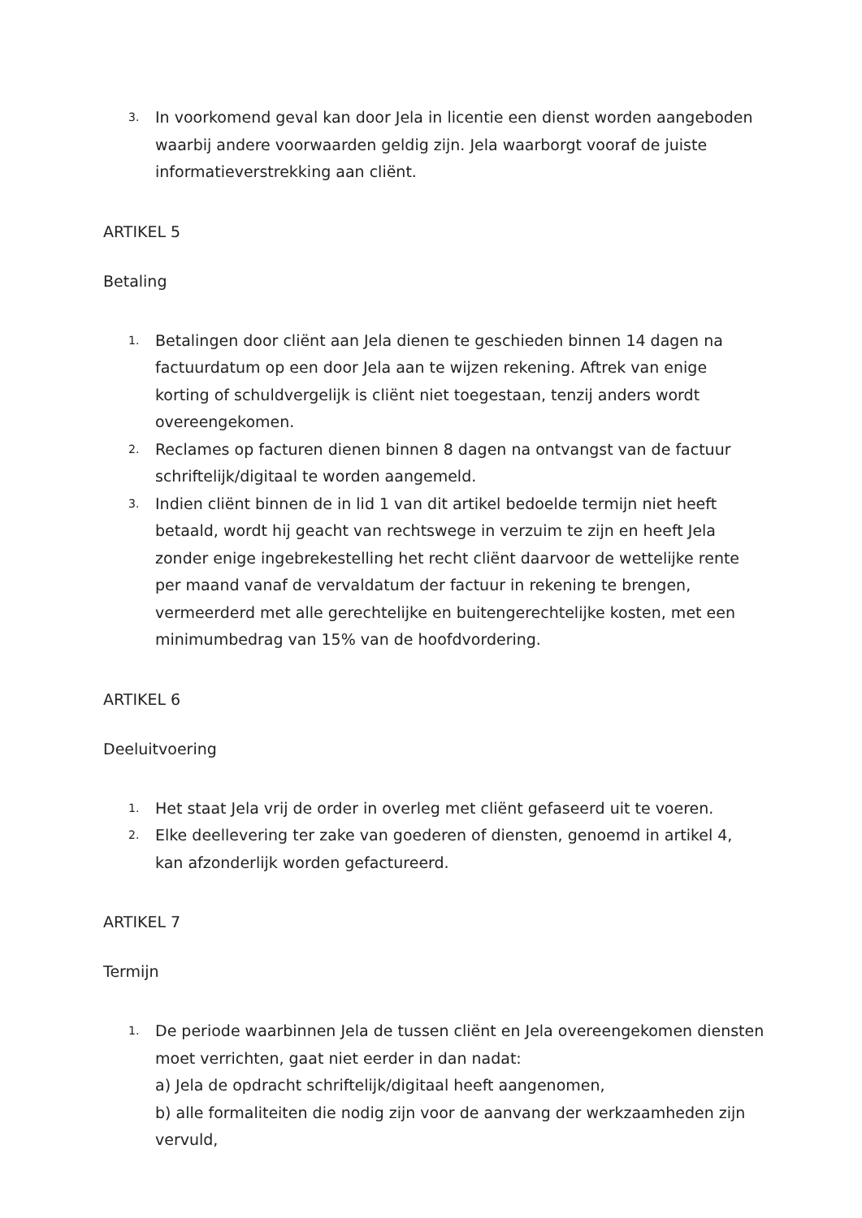3. In voorkomend geval kan door Jela in licentie een dienst worden aangeboden waarbij andere voorwaarden geldig zijn. Jela waarborgt vooraf de juiste informatieverstrekking aan cliënt.
ARTIKEL 5
Betaling
1. Betalingen door cliënt aan Jela dienen te geschieden binnen 14 dagen na factuurdatum op een door Jela aan te wijzen rekening. Aftrek van enige korting of schuldvergelijk is cliënt niet toegestaan, tenzij anders wordt overeengekomen.
2. Reclames op facturen dienen binnen 8 dagen na ontvangst van de factuur schriftelijk/digitaal te worden aangemeld.
3. Indien cliënt binnen de in lid 1 van dit artikel bedoelde termijn niet heeft betaald, wordt hij geacht van rechtswege in verzuim te zijn en heeft Jela zonder enige ingebrekestelling het recht cliënt daarvoor de wettelijke rente per maand vanaf de vervaldatum der factuur in rekening te brengen, vermeerderd met alle gerechtelijke en buitengerechtelijke kosten, met een minimumbedrag van 15% van de hoofdvordering.
ARTIKEL 6
Deeluitvoering
1. Het staat Jela vrij de order in overleg met cliënt gefaseerd uit te voeren.
2. Elke deellevering ter zake van goederen of diensten, genoemd in artikel 4, kan afzonderlijk worden gefactureerd.
ARTIKEL 7
Termijn
1. De periode waarbinnen Jela de tussen cliënt en Jela overeengekomen diensten moet verrichten, gaat niet eerder in dan nadat:
a) Jela de opdracht schriftelijk/digitaal heeft aangenomen,
b) alle formaliteiten die nodig zijn voor de aanvang der werkzaamheden zijn vervuld,